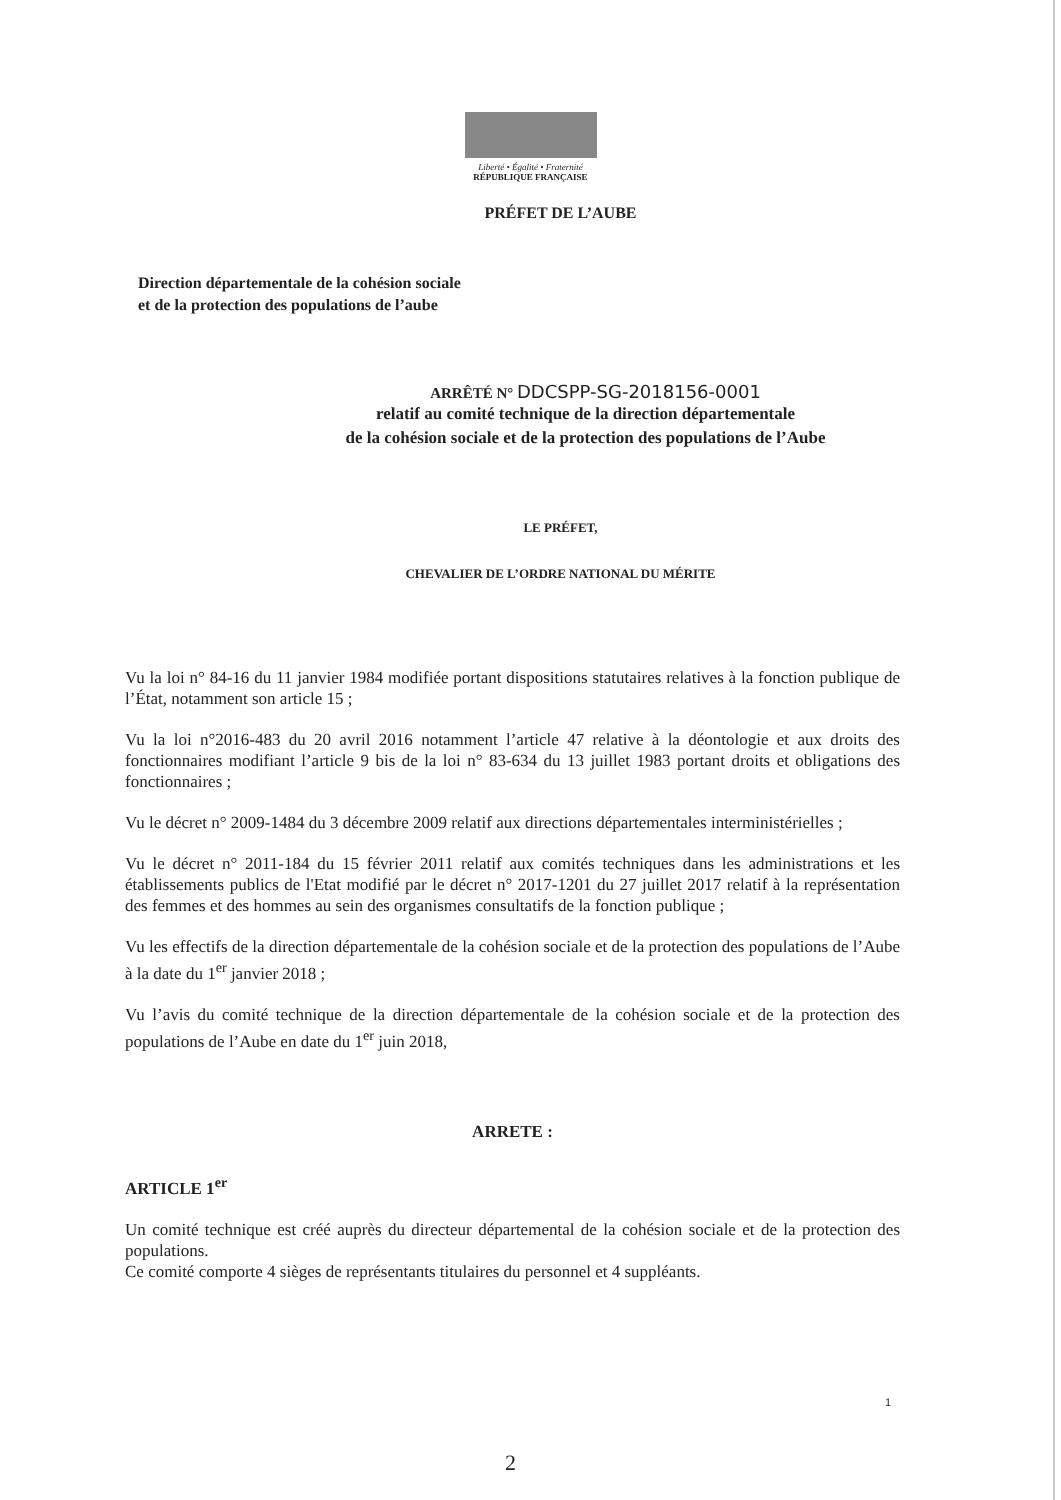Liberté • Égalité • Fraternité
RÉPUBLIQUE FRANÇAISE
PRÉFET DE L’AUBE
Direction départementale de la cohésion sociale
et de la protection des populations de l’aube
ARRÊTÉ N° DDCSPP-SG-2018156-0001
relatif au comité technique de la direction départementale
de la cohésion sociale et de la protection des populations de l’Aube
LE PRÉFET,
CHEVALIER DE L’ORDRE NATIONAL DU MÉRITE
Vu la loi n° 84-16 du 11 janvier 1984 modifiée portant dispositions statutaires relatives à la fonction publique de l’État, notamment son article 15 ;
Vu la loi n°2016-483 du 20 avril 2016 notamment l’article 47 relative à la déontologie et aux droits des fonctionnaires modifiant l’article 9 bis de la loi n° 83-634 du 13 juillet 1983 portant droits et obligations des fonctionnaires ;
Vu le décret n° 2009-1484 du 3 décembre 2009 relatif aux directions départementales interministérielles ;
Vu le décret n° 2011-184 du 15 février 2011 relatif aux comités techniques dans les administrations et les établissements publics de l'Etat modifié par le décret n° 2017-1201 du 27 juillet 2017 relatif à la représentation des femmes et des hommes au sein des organismes consultatifs de la fonction publique ;
Vu les effectifs de la direction départementale de la cohésion sociale et de la protection des populations de l’Aube à la date du 1<sup>er</sup> janvier 2018 ;
Vu l’avis du comité technique de la direction départementale de la cohésion sociale et de la protection des populations de l’Aube en date du 1<sup>er</sup> juin 2018,
ARRETE :
ARTICLE 1<sup>er</sup>
Un comité technique est créé auprès du directeur départemental de la cohésion sociale et de la protection des populations.
Ce comité comporte 4 sièges de représentants titulaires du personnel et 4 suppléants.
1
2